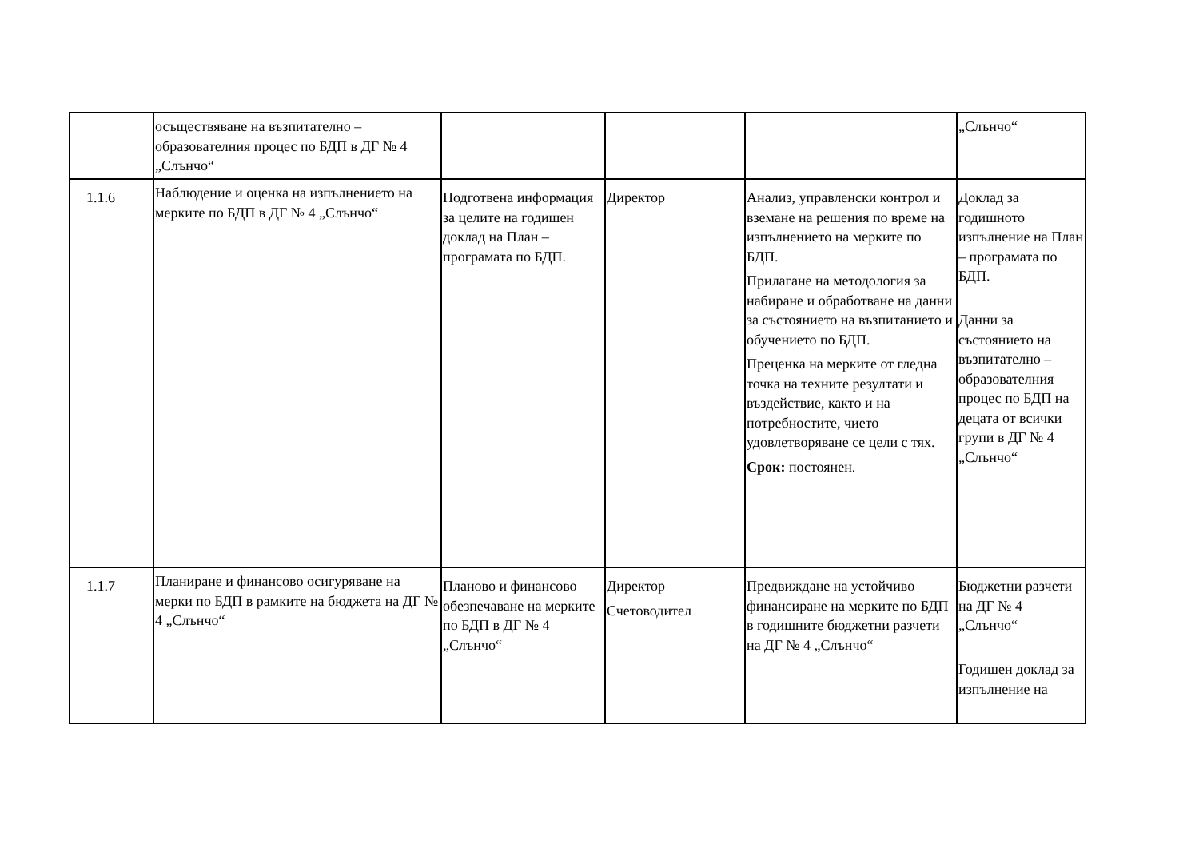| | осъществяване на възпитателно – образователния процес по БДП в ДГ № 4 „Слънчо“ | | | | „Слънчо“ |
| 1.1.6 | Наблюдение и оценка на изпълнението на мерките по БДП в ДГ № 4 „Слънчо“ | Подготвена информация за целите на годишен доклад на План – програмата по БДП. | Директор | Анализ, управленски контрол и вземане на решения по време на изпълнението на мерките по БДП. Прилагане на методология за набиране и обработване на данни за състоянието на възпитанието и обучението по БДП. Преценка на мерките от гледна точка на техните резултати и въздействие, както и на потребностите, чието удовлетворяване се цели с тях. Срок: постоянен. | Доклад за годишното изпълнение на План – програмата по БДП. Данни за състоянието на възпитателно – образователния процес по БДП на децата от всички групи в ДГ № 4 „Слънчо“ |
| 1.1.7 | Планиране и финансово осигуряване на мерки по БДП в рамките на бюджета на ДГ № 4 „Слънчо“ | Планово и финансово обезпечаване на мерките по БДП в ДГ № 4 „Слънчо“ | Директор Счетоводител | Предвиждане на устойчиво финансиране на мерките по БДП в годишните бюджетни разчети на ДГ № 4 „Слънчо“ | Бюджетни разчети на ДГ № 4 „Слънчо“ Годишен доклад за изпълнение на |